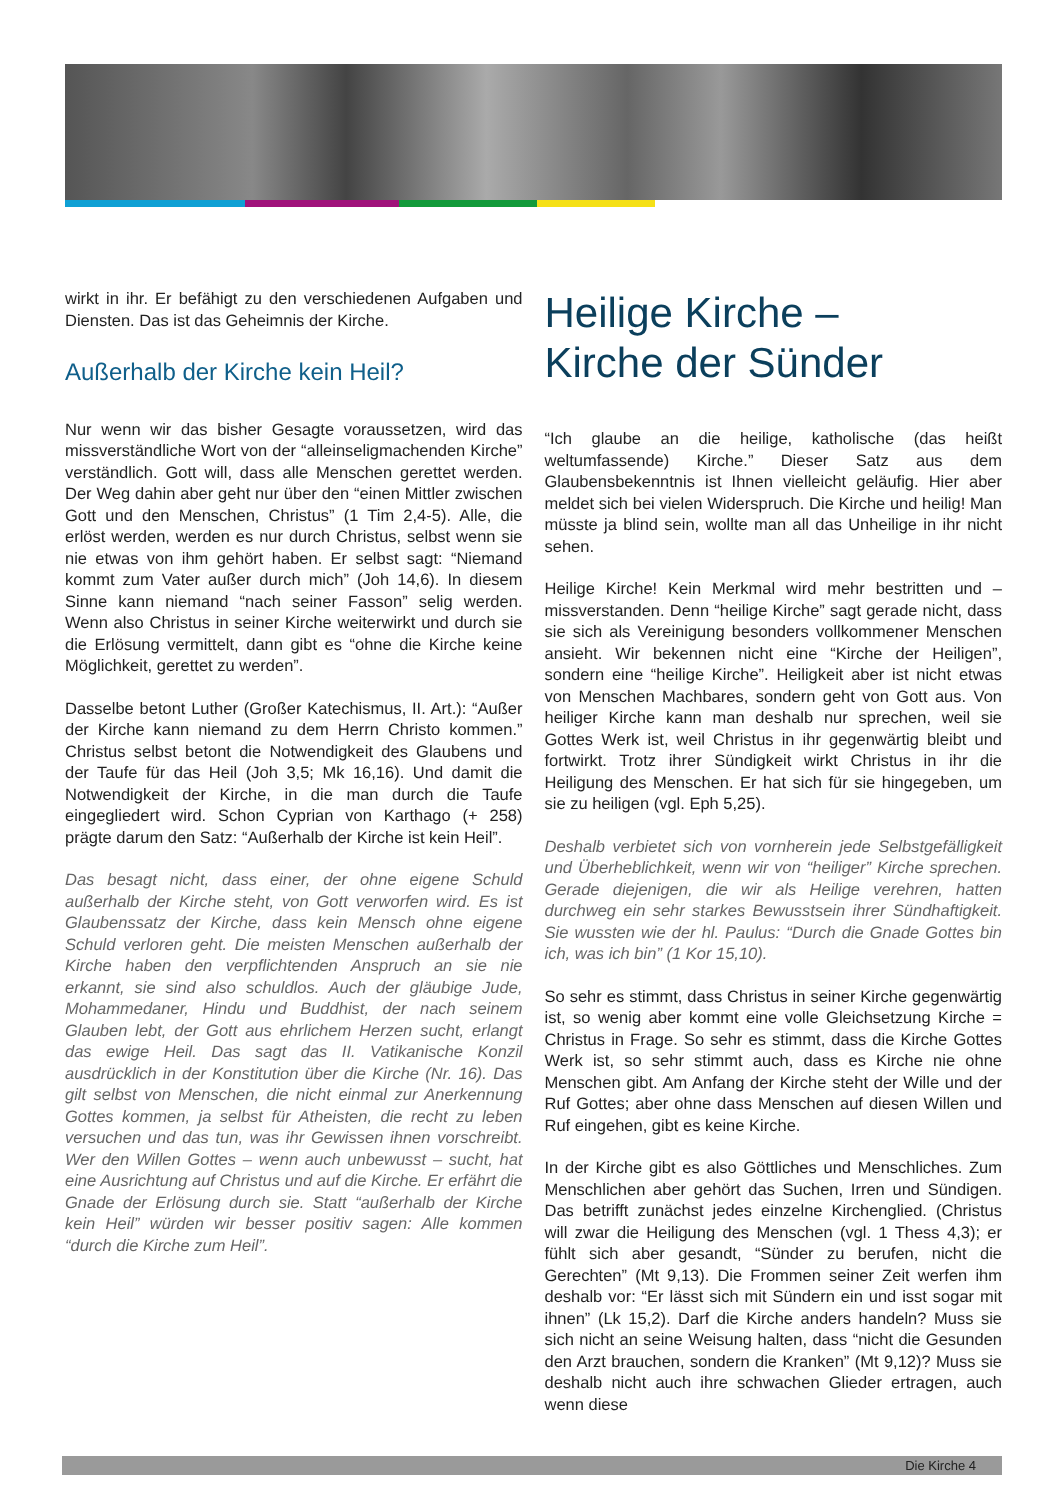wirkt in ihr. Er befähigt zu den verschiedenen Aufgaben und Diensten. Das ist das Geheimnis der Kirche.
Außerhalb der Kirche kein Heil?
Nur wenn wir das bisher Gesagte voraussetzen, wird das missverständliche Wort von der “alleinseligmachenden Kirche” verständlich. Gott will, dass alle Menschen gerettet werden. Der Weg dahin aber geht nur über den “einen Mittler zwischen Gott und den Menschen, Christus” (1 Tim 2,4-5). Alle, die erlöst werden, werden es nur durch Christus, selbst wenn sie nie etwas von ihm gehört haben. Er selbst sagt: “Niemand kommt zum Vater außer durch mich” (Joh 14,6). In diesem Sinne kann niemand “nach seiner Fasson” selig werden. Wenn also Christus in seiner Kirche weiterwirkt und durch sie die Erlösung vermittelt, dann gibt es “ohne die Kirche keine Möglichkeit, gerettet zu werden”.
Dasselbe betont Luther (Großer Katechismus, II. Art.): “Außer der Kirche kann niemand zu dem Herrn Christo kommen.” Christus selbst betont die Notwendigkeit des Glaubens und der Taufe für das Heil (Joh 3,5; Mk 16,16). Und damit die Notwendigkeit der Kirche, in die man durch die Taufe eingegliedert wird. Schon Cyprian von Karthago (+ 258) prägte darum den Satz: “Außerhalb der Kirche ist kein Heil”.
Das besagt nicht, dass einer, der ohne eigene Schuld außerhalb der Kirche steht, von Gott verworfen wird. Es ist Glaubenssatz der Kirche, dass kein Mensch ohne eigene Schuld verloren geht. Die meisten Menschen außerhalb der Kirche haben den verpflichtenden Anspruch an sie nie erkannt, sie sind also schuldlos. Auch der gläubige Jude, Mohammedaner, Hindu und Buddhist, der nach seinem Glauben lebt, der Gott aus ehrlichem Herzen sucht, erlangt das ewige Heil. Das sagt das II. Vatikanische Konzil ausdrücklich in der Konstitution über die Kirche (Nr. 16). Das gilt selbst von Menschen, die nicht einmal zur Anerkennung Gottes kommen, ja selbst für Atheisten, die recht zu leben versuchen und das tun, was ihr Gewissen ihnen vorschreibt. Wer den Willen Gottes – wenn auch unbewusst – sucht, hat eine Ausrichtung auf Christus und auf die Kirche. Er erfährt die Gnade der Erlösung durch sie. Statt “außerhalb der Kirche kein Heil” würden wir besser positiv sagen: Alle kommen “durch die Kirche zum Heil”.
Heilige Kirche –
Kirche der Sünder
“Ich glaube an die heilige, katholische (das heißt weltumfassende) Kirche.” Dieser Satz aus dem Glaubensbekenntnis ist Ihnen vielleicht geläufig. Hier aber meldet sich bei vielen Widerspruch. Die Kirche und heilig! Man müsste ja blind sein, wollte man all das Unheilige in ihr nicht sehen.
Heilige Kirche! Kein Merkmal wird mehr bestritten und – missverstanden. Denn “heilige Kirche” sagt gerade nicht, dass sie sich als Vereinigung besonders vollkommener Menschen ansieht. Wir bekennen nicht eine “Kirche der Heiligen”, sondern eine “heilige Kirche”. Heiligkeit aber ist nicht etwas von Menschen Machbares, sondern geht von Gott aus. Von heiliger Kirche kann man deshalb nur sprechen, weil sie Gottes Werk ist, weil Christus in ihr gegenwärtig bleibt und fortwirkt. Trotz ihrer Sündigkeit wirkt Christus in ihr die Heiligung des Menschen. Er hat sich für sie hingegeben, um sie zu heiligen (vgl. Eph 5,25).
Deshalb verbietet sich von vornherein jede Selbstgefälligkeit und Überheblichkeit, wenn wir von “heiliger” Kirche sprechen. Gerade diejenigen, die wir als Heilige verehren, hatten durchweg ein sehr starkes Bewusstsein ihrer Sündhaftigkeit. Sie wussten wie der hl. Paulus: “Durch die Gnade Gottes bin ich, was ich bin” (1 Kor 15,10).
So sehr es stimmt, dass Christus in seiner Kirche gegenwärtig ist, so wenig aber kommt eine volle Gleichsetzung Kirche = Christus in Frage. So sehr es stimmt, dass die Kirche Gottes Werk ist, so sehr stimmt auch, dass es Kirche nie ohne Menschen gibt. Am Anfang der Kirche steht der Wille und der Ruf Gottes; aber ohne dass Menschen auf diesen Willen und Ruf eingehen, gibt es keine Kirche.
In der Kirche gibt es also Göttliches und Menschliches. Zum Menschlichen aber gehört das Suchen, Irren und Sündigen. Das betrifft zunächst jedes einzelne Kirchenglied. (Christus will zwar die Heiligung des Menschen (vgl. 1 Thess 4,3); er fühlt sich aber gesandt, “Sünder zu berufen, nicht die Gerechten” (Mt 9,13). Die Frommen seiner Zeit werfen ihm deshalb vor: “Er lässt sich mit Sündern ein und isst sogar mit ihnen” (Lk 15,2). Darf die Kirche anders handeln? Muss sie sich nicht an seine Weisung halten, dass “nicht die Gesunden den Arzt brauchen, sondern die Kranken” (Mt 9,12)? Muss sie deshalb nicht auch ihre schwachen Glieder ertragen, auch wenn diese
Die Kirche 4